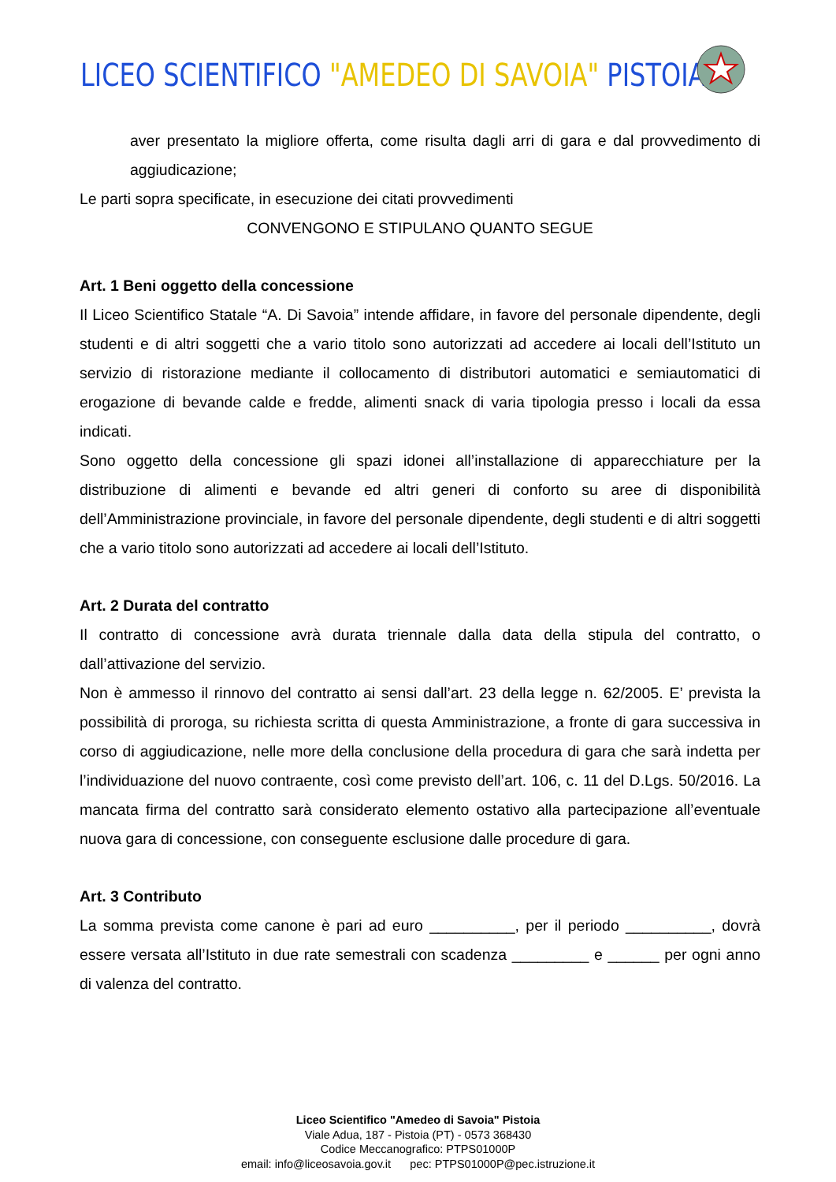LICEO SCIENTIFICO "AMEDEO DI SAVOIA" PISTOIA
aver presentato la migliore offerta, come risulta dagli arri di gara e dal provvedimento di aggiudicazione;
Le parti sopra specificate, in esecuzione dei citati provvedimenti
CONVENGONO E STIPULANO QUANTO SEGUE
Art. 1 Beni oggetto della concessione
Il Liceo Scientifico Statale “A. Di Savoia” intende affidare, in favore del personale dipendente, degli studenti e di altri soggetti che a vario titolo sono autorizzati ad accedere ai locali dell’Istituto un servizio di ristorazione mediante il collocamento di distributori automatici e semiautomatici di erogazione di bevande calde e fredde, alimenti snack di varia tipologia presso i locali da essa indicati.
Sono oggetto della concessione gli spazi idonei all’installazione di apparecchiature per la distribuzione di alimenti e bevande ed altri generi di conforto su aree di disponibilità dell’Amministrazione provinciale, in favore del personale dipendente, degli studenti e di altri soggetti che a vario titolo sono autorizzati ad accedere ai locali dell’Istituto.
Art. 2 Durata del contratto
Il contratto di concessione avrà durata triennale dalla data della stipula del contratto, o dall’attivazione del servizio.
Non è ammesso il rinnovo del contratto ai sensi dall’art. 23 della legge n. 62/2005. E’ prevista la possibilità di proroga, su richiesta scritta di questa Amministrazione, a fronte di gara successiva in corso di aggiudicazione, nelle more della conclusione della procedura di gara che sarà indetta per l’individuazione del nuovo contraente, così come previsto dell’art. 106, c. 11 del D.Lgs. 50/2016. La mancata firma del contratto sarà considerato elemento ostativo alla partecipazione all’eventuale nuova gara di concessione, con conseguente esclusione dalle procedure di gara.
Art. 3 Contributo
La somma prevista come canone è pari ad euro __________, per il periodo __________, dovrà essere versata all’Istituto in due rate semestrali con scadenza _________ e ______ per ogni anno di valenza del contratto.
Liceo Scientifico "Amedeo di Savoia" Pistoia
Viale Adua, 187 - Pistoia (PT) - 0573 368430
Codice Meccanografico: PTPS01000P
email: info@liceosavoia.gov.it pec: PTPS01000P@pec.istruzione.it